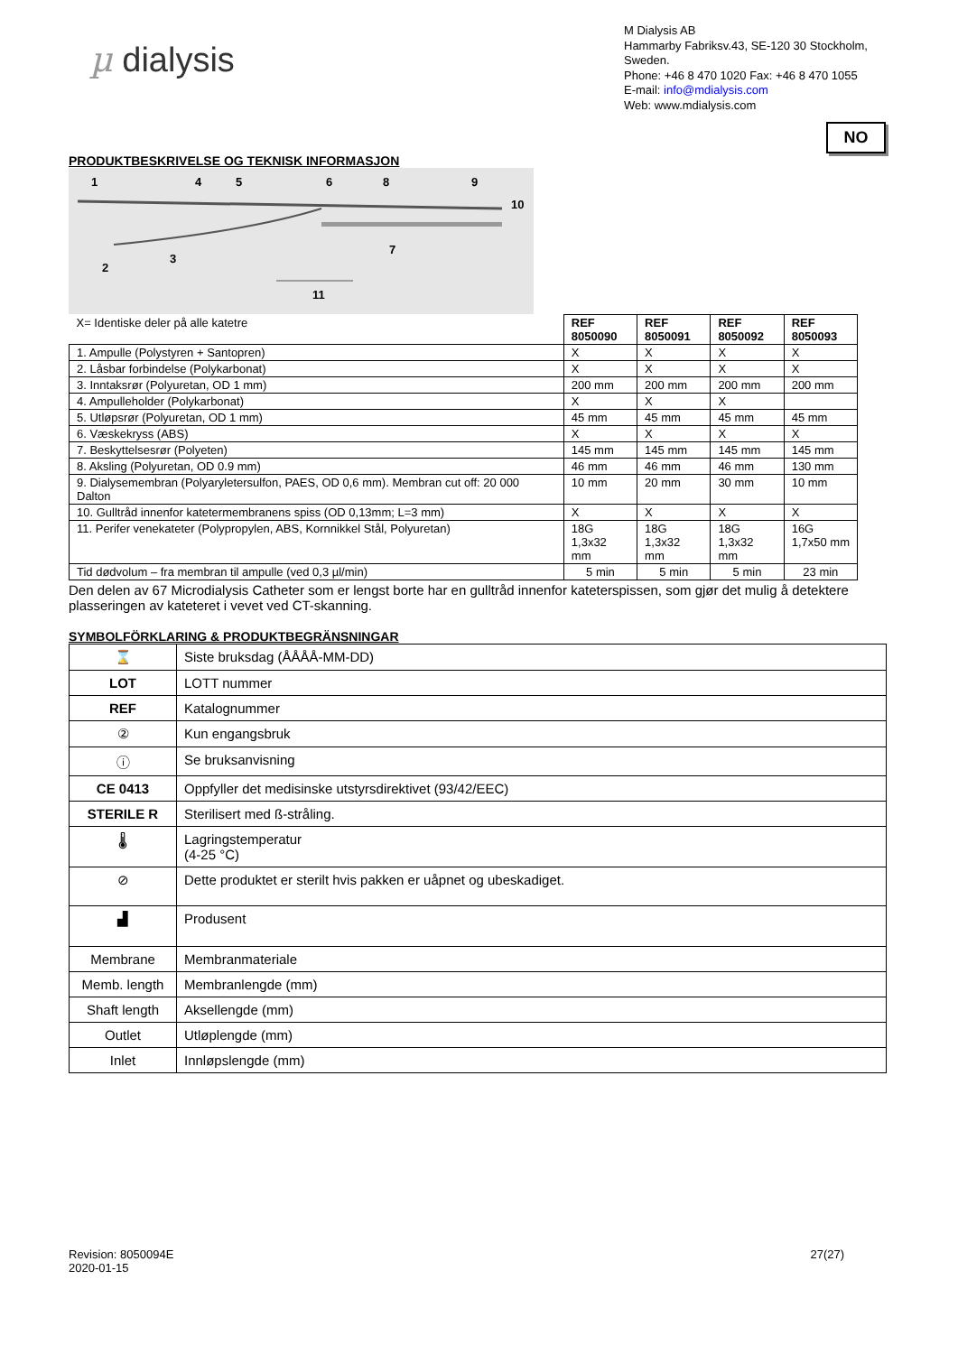µ dialysis
M Dialysis AB
Hammarby Fabriksv.43, SE-120 30 Stockholm, Sweden.
Phone: +46 8 470 1020 Fax: +46 8 470 1055
E-mail: info@mdialysis.com
Web: www.mdialysis.com
NO
PRODUKTBESKRIVELSE OG TEKNISK INFORMASJON
1
4
5
6
8
9
10
7
2
3
11
| X= Identiske deler på alle katetre | REF 8050090 | REF 8050091 | REF 8050092 | REF 8050093 |
| 1. Ampulle (Polystyren + Santopren) | X | X | X | X |
| 2. Låsbar forbindelse (Polykarbonat) | X | X | X | X |
| 3. Inntaksrør (Polyuretan, OD 1 mm) | 200 mm | 200 mm | 200 mm | 200 mm |
| 4. Ampulleholder (Polykarbonat) | X | X | X | |
| 5. Utløpsrør (Polyuretan, OD 1 mm) | 45 mm | 45 mm | 45 mm | 45 mm |
| 6. Væskekryss (ABS) | X | X | X | X |
| 7. Beskyttelsesrør (Polyeten) | 145 mm | 145 mm | 145 mm | 145 mm |
| 8. Aksling (Polyuretan, OD 0.9 mm) | 46 mm | 46 mm | 46 mm | 130 mm |
| 9. Dialysemembran (Polyaryletersulfon, PAES, OD 0,6 mm). Membran cut off: 20 000 Dalton | 10 mm | 20 mm | 30 mm | 10 mm |
| 10. Gulltråd innenfor katetermembranens spiss (OD 0,13mm; L=3 mm) | X | X | X | X |
| 11. Perifer venekateter (Polypropylen, ABS, Kornnikkel Stål, Polyuretan) | 18G 1,3x32 mm | 18G 1,3x32 mm | 18G 1,3x32 mm | 16G 1,7x50 mm |
| Tid dødvolum – fra membran til ampulle (ved 0,3 µl/min) | 5 min | 5 min | 5 min | 23 min |
Den delen av 67 Microdialysis Catheter som er lengst borte har en gulltråd innenfor kateterspissen, som gjør det mulig å detektere plasseringen av kateteret i vevet ved CT-skanning.
SYMBOLFÖRKLARING & PRODUKTBEGRÄNSNINGAR
| ⌛ | Siste bruksdag (ÅÅÅÅ-MM-DD) |
| LOT | LOTT nummer |
| REF | Katalognummer |
| ② | Kun engangsbruk |
| ⓘ | Se bruksanvisning |
| CE 0413 | Oppfyller det medisinske utstyrsdirektivet (93/42/EEC) |
| STERILE R | Sterilisert med ß-stråling. |
| 🌡 | Lagringstemperatur (4-25 °C) |
| ⊘ | Dette produktet er sterilt hvis pakken er uåpnet og ubeskadiget. |
| ▟ | Produsent |
| Membrane | Membranmateriale |
| Memb. length | Membranlengde (mm) |
| Shaft length | Aksellengde (mm) |
| Outlet | Utløplengde (mm) |
| Inlet | Innløpslengde (mm) |
Revision: 8050094E
2020-01-15
27(27)